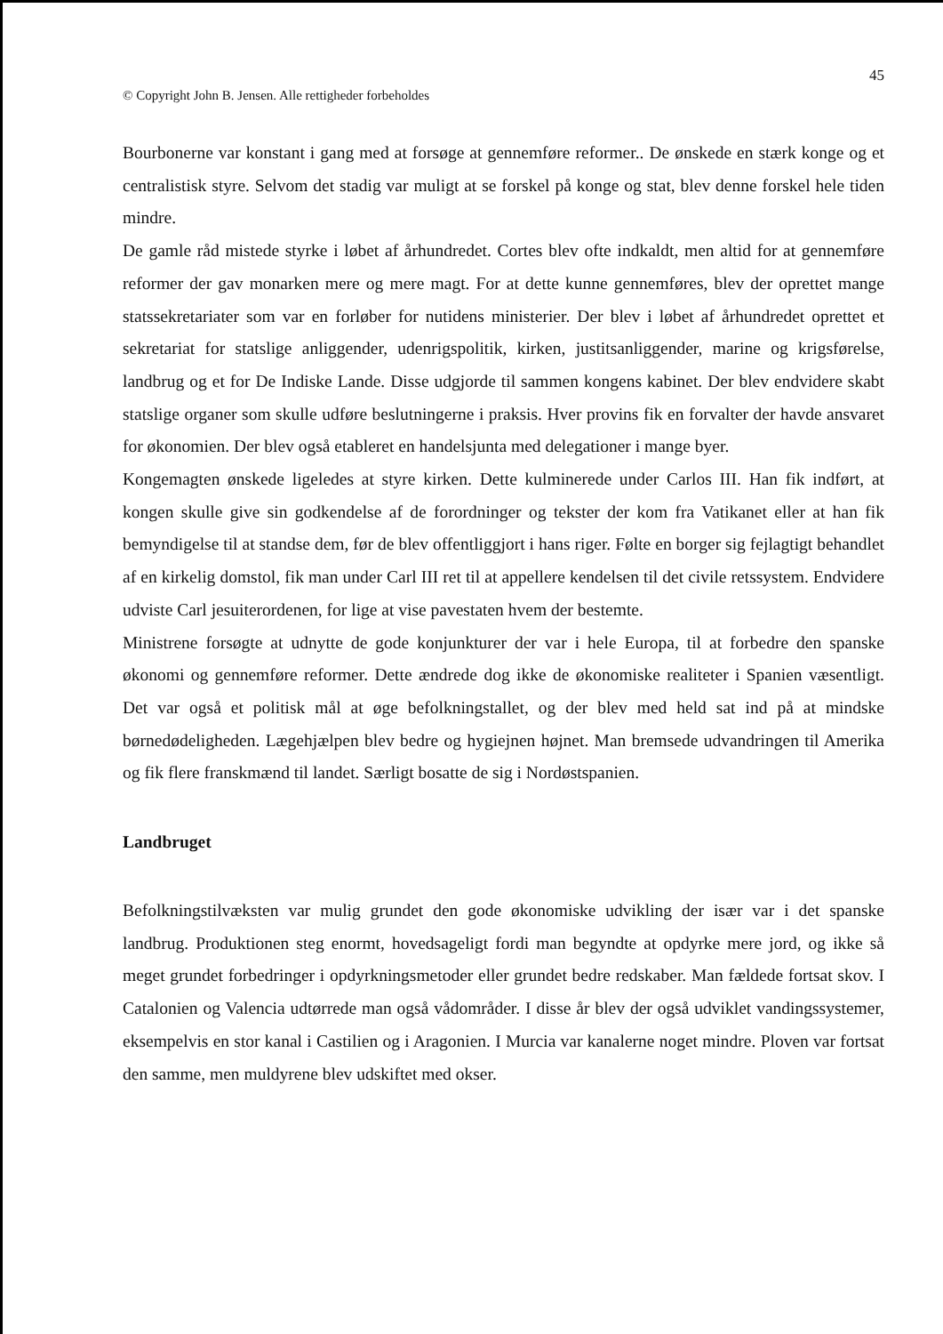45
© Copyright John B. Jensen. Alle rettigheder forbeholdes
Bourbonerne var konstant i gang med at forsøge at gennemføre reformer.. De ønskede en stærk konge og et centralistisk styre. Selvom det stadig var muligt at se forskel på konge og stat, blev denne forskel hele tiden mindre.
De gamle råd mistede styrke i løbet af århundredet. Cortes blev ofte indkaldt, men altid for at gennemføre reformer der gav monarken mere og mere magt. For at dette kunne gennemføres, blev der oprettet mange statssekretariater som var en forløber for nutidens ministerier. Der blev i løbet af århundredet oprettet et sekretariat for statslige anliggender, udenrigspolitik, kirken, justitsanliggender, marine og krigsførelse, landbrug og et for De Indiske Lande. Disse udgjorde til sammen kongens kabinet. Der blev endvidere skabt statslige organer som skulle udføre beslutningerne i praksis. Hver provins fik en forvalter der havde ansvaret for økonomien. Der blev også etableret en handelsjunta med delegationer i mange byer.
Kongemagten ønskede ligeledes at styre kirken. Dette kulminerede under Carlos III. Han fik indført, at kongen skulle give sin godkendelse af de forordninger og tekster der kom fra Vatikanet eller at han fik bemyndigelse til at standse dem, før de blev offentliggjort i hans riger. Følte en borger sig fejlagtigt behandlet af en kirkelig domstol, fik man under Carl III ret til at appellere kendelsen til det civile retssystem. Endvidere udviste Carl jesuiterordenen, for lige at vise pavestaten hvem der bestemte.
Ministrene forsøgte at udnytte de gode konjunkturer der var i hele Europa, til at forbedre den spanske økonomi og gennemføre reformer. Dette ændrede dog ikke de økonomiske realiteter i Spanien væsentligt. Det var også et politisk mål at øge befolkningstallet, og der blev med held sat ind på at mindske børnedødeligheden. Lægehjælpen blev bedre og hygiejnen højnet. Man bremsede udvandringen til Amerika og fik flere franskmænd til landet. Særligt bosatte de sig i Nordøstspanien.
Landbruget
Befolkningstilvæksten var mulig grundet den gode økonomiske udvikling der især var i det spanske landbrug. Produktionen steg enormt, hovedsageligt fordi man begyndte at opdyrke mere jord, og ikke så meget grundet forbedringer i opdyrkningsmetoder eller grundet bedre redskaber. Man fældede fortsat skov. I Catalonien og Valencia udtørrede man også vådområder. I disse år blev der også udviklet vandingssystemer, eksempelvis en stor kanal i Castilien og i Aragonien. I Murcia var kanalerne noget mindre. Ploven var fortsat den samme, men muldyrene blev udskiftet med okser.